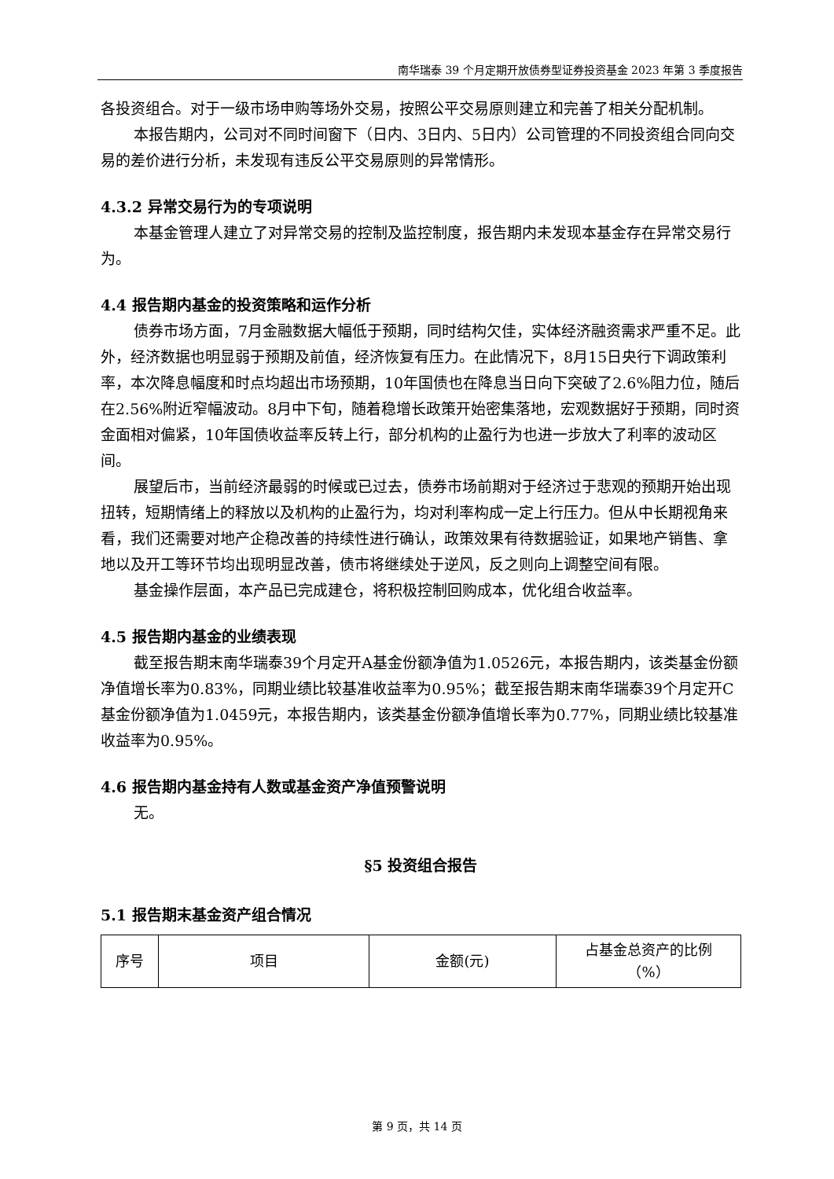南华瑞泰 39 个月定期开放债券型证券投资基金 2023 年第 3 季度报告
各投资组合。对于一级市场申购等场外交易，按照公平交易原则建立和完善了相关分配机制。
本报告期内，公司对不同时间窗下（日内、3日内、5日内）公司管理的不同投资组合同向交易的差价进行分析，未发现有违反公平交易原则的异常情形。
4.3.2 异常交易行为的专项说明
本基金管理人建立了对异常交易的控制及监控制度，报告期内未发现本基金存在异常交易行为。
4.4 报告期内基金的投资策略和运作分析
债券市场方面，7月金融数据大幅低于预期，同时结构欠佳，实体经济融资需求严重不足。此外，经济数据也明显弱于预期及前值，经济恢复有压力。在此情况下，8月15日央行下调政策利率，本次降息幅度和时点均超出市场预期，10年国债也在降息当日向下突破了2.6%阻力位，随后在2.56%附近窄幅波动。8月中下旬，随着稳增长政策开始密集落地，宏观数据好于预期，同时资金面相对偏紧，10年国债收益率反转上行，部分机构的止盈行为也进一步放大了利率的波动区间。
展望后市，当前经济最弱的时候或已过去，债券市场前期对于经济过于悲观的预期开始出现扭转，短期情绪上的释放以及机构的止盈行为，均对利率构成一定上行压力。但从中长期视角来看，我们还需要对地产企稳改善的持续性进行确认，政策效果有待数据验证，如果地产销售、拿地以及开工等环节均出现明显改善，债市将继续处于逆风，反之则向上调整空间有限。
基金操作层面，本产品已完成建仓，将积极控制回购成本，优化组合收益率。
4.5 报告期内基金的业绩表现
截至报告期末南华瑞泰39个月定开A基金份额净值为1.0526元，本报告期内，该类基金份额净值增长率为0.83%，同期业绩比较基准收益率为0.95%；截至报告期末南华瑞泰39个月定开C基金份额净值为1.0459元，本报告期内，该类基金份额净值增长率为0.77%，同期业绩比较基准收益率为0.95%。
4.6 报告期内基金持有人数或基金资产净值预警说明
无。
§5 投资组合报告
5.1 报告期末基金资产组合情况
| 序号 | 项目 | 金额(元) | 占基金总资产的比例 （%） |
第 9 页，共 14 页